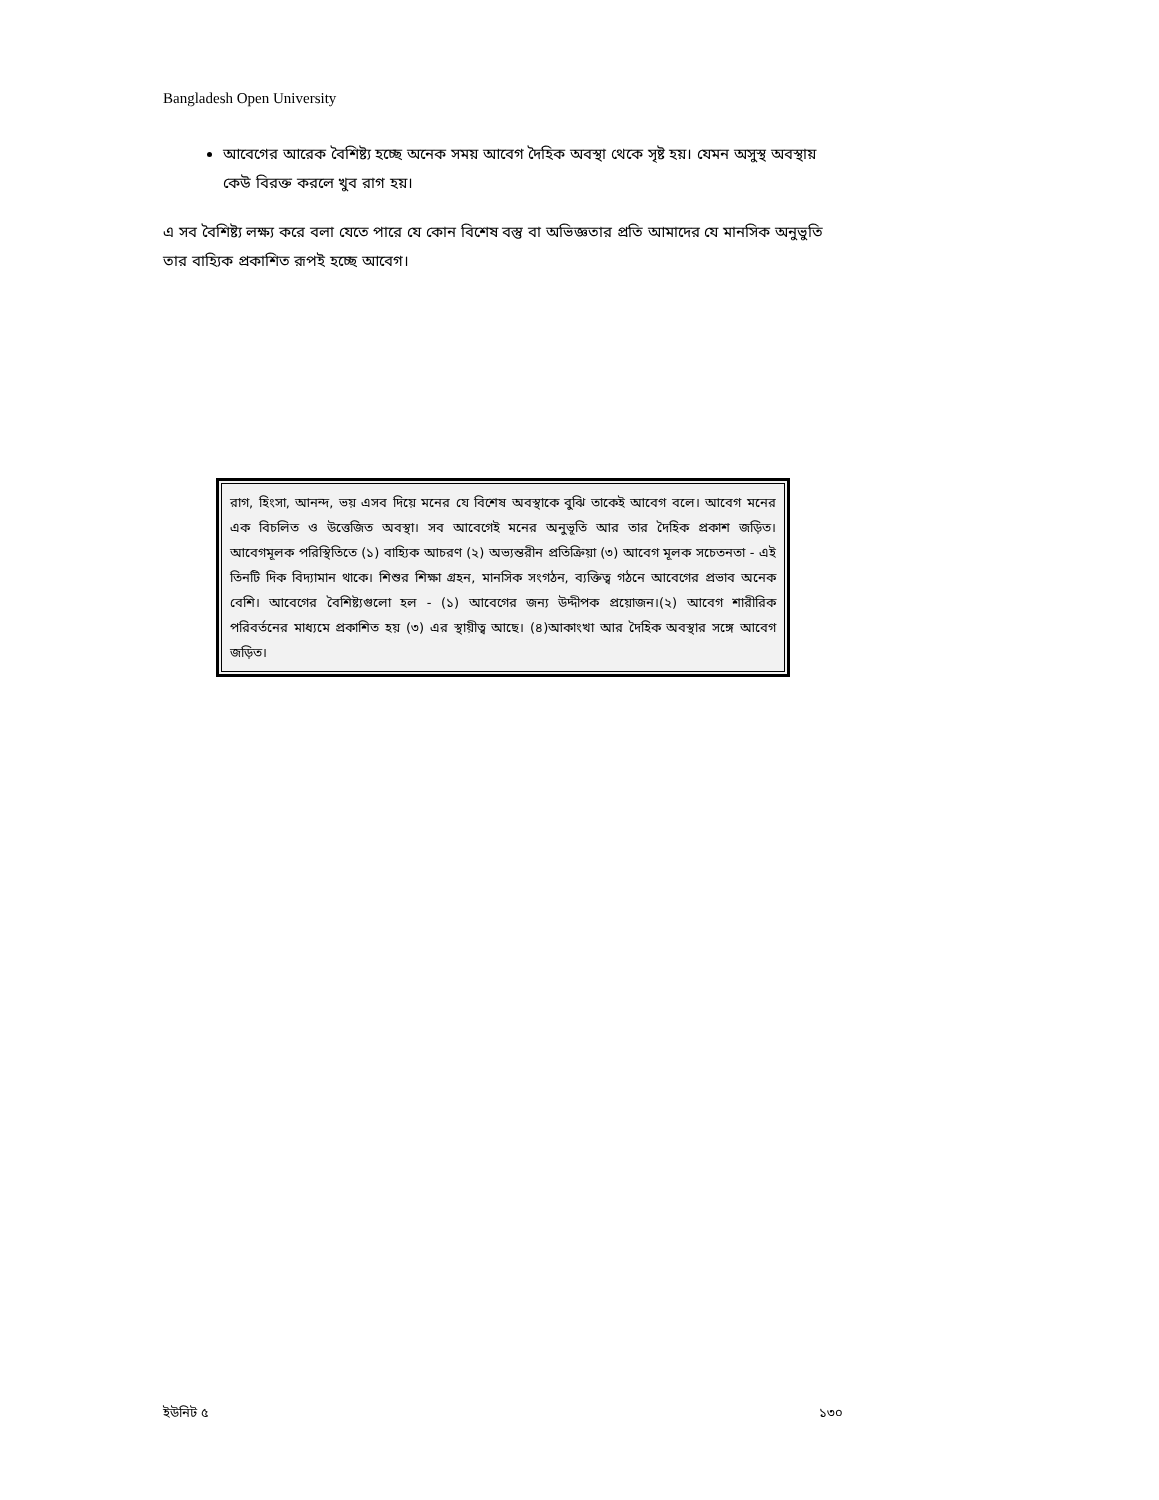Bangladesh Open University
আবেগের আরেক বৈশিষ্ট্য হচ্ছে অনেক সময় আবেগ দৈহিক অবস্থা থেকে সৃষ্ট হয়। যেমন অসুস্থ অবস্থায় কেউ বিরক্ত করলে খুব রাগ হয়।
এ সব বৈশিষ্ট্য লক্ষ্য করে বলা যেতে পারে যে কোন বিশেষ বস্তু বা অভিজ্ঞতার প্রতি আমাদের যে মানসিক অনুভুতি তার বাহ্যিক প্রকাশিত রূপই হচ্ছে আবেগ।
রাগ, হিংসা, আনন্দ, ভয় এসব দিয়ে মনের যে বিশেষ অবস্থাকে বুঝি তাকেই আবেগ বলে। আবেগ মনের এক বিচলিত ও উত্তেজিত অবস্থা। সব আবেগেই মনের অনুভূতি আর তার দৈহিক প্রকাশ জড়িত। আবেগমূলক পরিস্থিতিতে (১) বাহ্যিক আচরণ (২) অভ্যন্তরীন প্রতিক্রিয়া (৩) আবেগ মূলক সচেতনতা - এই তিনটি দিক বিদ্যামান থাকে। শিশুর শিক্ষা গ্রহন, মানসিক সংগঠন, ব্যক্তিত্ব গঠনে আবেগের প্রভাব অনেক বেশি। আবেগের বৈশিষ্ট্যগুলো হল - (১) আবেগের জন্য উদ্দীপক প্রয়োজন।(২) আবেগ শারীরিক পরিবর্তনের মাধ্যমে প্রকাশিত হয় (৩) এর স্থায়ীত্ব আছে। (৪)আকাংখা আর দৈহিক অবস্থার সঙ্গে আবেগ জড়িত।
ইউনিট ৫ ১৩০